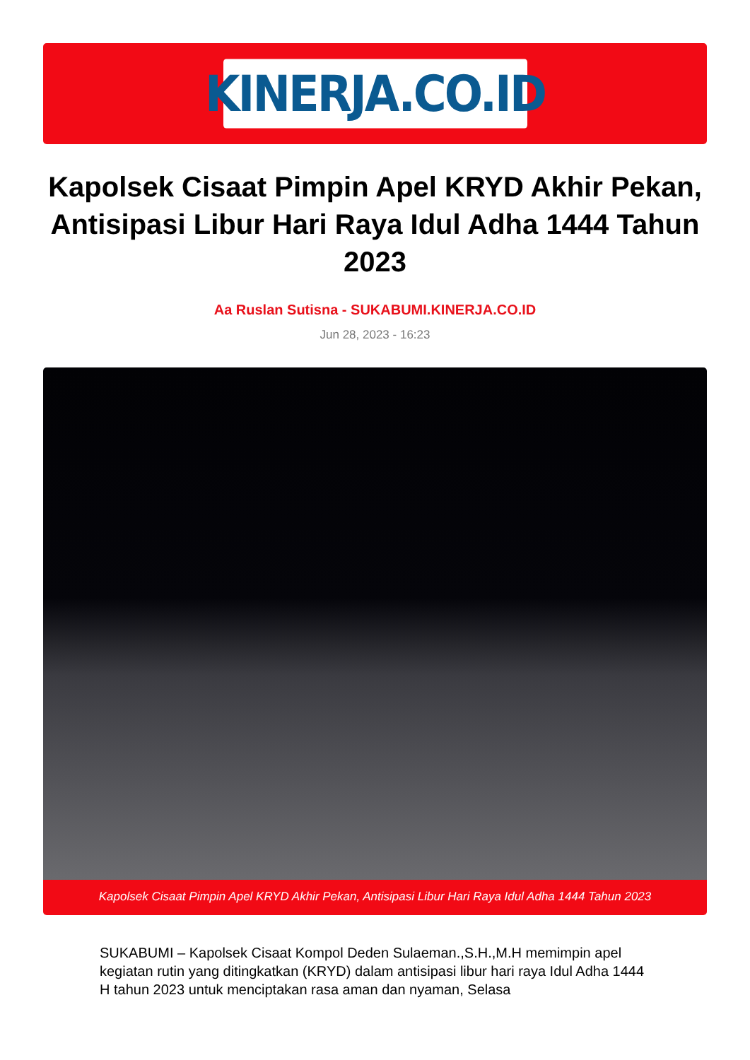KINERJA.CO.ID
Kapolsek Cisaat Pimpin Apel KRYD Akhir Pekan, Antisipasi Libur Hari Raya Idul Adha 1444 Tahun 2023
Aa Ruslan Sutisna - SUKABUMI.KINERJA.CO.ID
Jun 28, 2023 - 16:23
Kapolsek Cisaat Pimpin Apel KRYD Akhir Pekan, Antisipasi Libur Hari Raya Idul Adha 1444 Tahun 2023
SUKABUMI – Kapolsek Cisaat Kompol Deden Sulaeman.,S.H.,M.H memimpin apel kegiatan rutin yang ditingkatkan (KRYD) dalam antisipasi libur hari raya Idul Adha 1444 H tahun 2023 untuk menciptakan rasa aman dan nyaman, Selasa